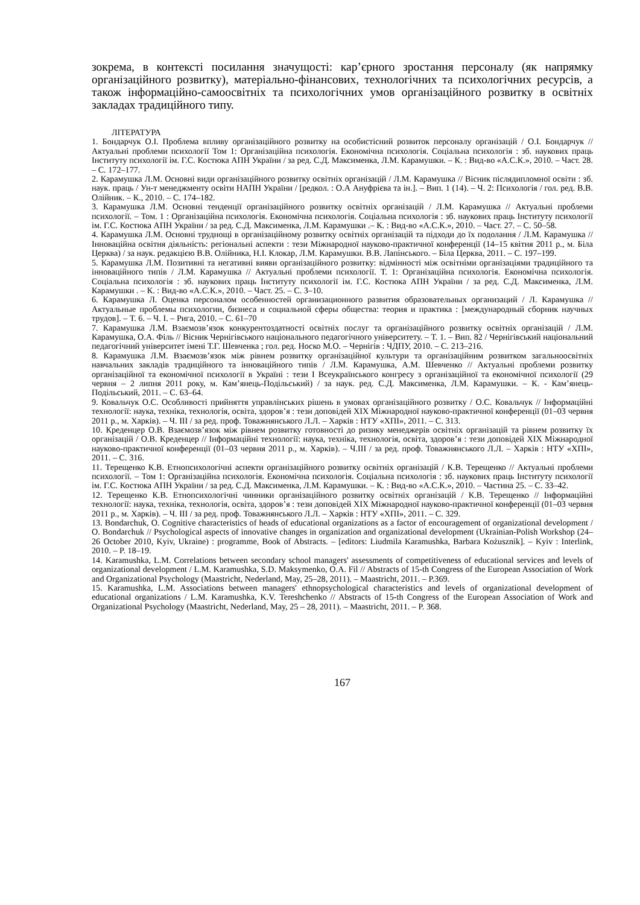зокрема, в контексті посилання значущості: кар’єрного зростання персоналу (як напрямку організаційного розвитку), матеріально-фінансових, технологічних та психологічних ресурсів, а також інформаційно-самоосвітніх та психологічних умов організаційного розвитку в освітніх закладах традиційного типу.
ЛІТЕРАТУРА
1. Бондарчук О.І. Проблема впливу організаційного розвитку на особистісний розвиток персоналу організацій / О.І. Бондарчук // Актуальні проблеми психології Том 1: Організаційна психологія. Економічна психологія. Соціальна психологія : зб. наукових праць Інституту психології ім. Г.С. Костюка АПН України / за ред. С.Д. Максименка, Л.М. Карамушки. – К. : Вид-во «А.С.К.», 2010. – Част. 28. – С. 172–177.
2. Карамушка Л.М. Основні види організаційного розвитку освітніх організацій / Л.М. Карамушка // Вісник післядипломної освіти : зб. наук. праць / Ун-т менеджменту освіти НАПН України / [редкол. : О.А Ануфрієва та ін.]. – Вип. 1 (14). – Ч. 2: Психологія / гол. ред. В.В. Олійник. – К., 2010. – С. 174–182.
3. Карамушка Л.М. Основні тенденції організаційного розвитку освітніх організацій / Л.М. Карамушка // Актуальні проблеми психології. – Том. 1 : Організаційна психологія. Економічна психологія. Соціальна психологія : зб. наукових праць Інституту психології ім. Г.С. Костюка АПН України / за ред. С.Д. Максименка, Л.М. Карамушки .– К. : Вид-во «А.С.К.», 2010. – Част. 27. – С. 50–58.
4. Карамушка Л.М. Основні труднощі в організаційному розвитку освітніх організацій та підходи до їх подолання / Л.М. Карамушка // Інноваційна освітня діяльність: регіональні аспекти : тези Міжнародної науково-практичної конференції (14–15 квітня 2011 р., м. Біла Церква) / за наук. редакцією В.В. Олійника, Н.І. Клокар, Л.М. Карамушки. В.В. Лапінського. – Біла Церква, 2011. – С. 197–199.
5. Карамушка Л.М. Позитивні та негативні вияви організаційного розвитку: відмінності між освітніми організаціями традиційного та інноваційного типів / Л.М. Карамушка // Актуальні проблеми психології. Т. 1: Організаційна психологія. Економічна психологія. Соціальна психологія : зб. наукових праць Інституту психології ім. Г.С. Костюка АПН України / за ред. С.Д. Максименка, Л.М. Карамушки . – К. : Вид-во «А.С.К.», 2010. – Част. 25. – С. 3–10.
6. Карамушка Л. Оценка персоналом особенностей организационного развития образовательных организаций / Л. Карамушка // Актуальные проблемы психологии, бизнеса и социальной сферы общества: теория и практика : [международный сборник научных трудов]. – Т. 6. – Ч. І. – Рига, 2010. – С. 61–70
7. Карамушка Л.М. Взаємозв’язок конкурентоздатності освітніх послуг та організаційного розвитку освітніх організацій / Л.М. Карамушка, О.А. Філь // Вісник Чернігівського національного педагогічного університету. – Т. 1. – Вип. 82 / Чернігівський національний педагогічний університет імені Т.Г. Шевченка ; гол. ред. Носко М.О. – Чернігів : ЧДПУ, 2010. – С. 213–216.
8. Карамушка Л.М. Взаємозв’язок між рівнем розвитку організаційної культури та організаційним розвитком загальноосвітніх навчальних закладів традиційного та інноваційного типів / Л.М. Карамушка, А.М. Шевченко // Актуальні проблеми розвитку організаційної та економічної психології в Україні : тези І Всеукраїнського конгресу з організаційної та економічної психології (29 червня – 2 липня 2011 року, м. Кам’янець-Подільський) / за наук. ред. С.Д. Максименка, Л.М. Карамушки. – К. - Кам’янець-Подільський, 2011. – С. 63–64.
9. Ковальчук О.С. Особливості прийняття управлінських рішень в умовах організаційного розвитку / О.С. Ковальчук // Інформаційні технології: наука, техніка, технологія, освіта, здоров’я : тези доповідей XIX Міжнародної науково-практичної конференції (01–03 червня 2011 р., м. Харків). – Ч. ІІІ / за ред. проф. Товажнянського Л.Л. – Харків : НТУ «ХПІ», 2011. – С. 313.
10. Креденцер О.В. Взаємозв’язок між рівнем розвитку готовності до ризику менеджерів освітніх організацій та рівнем розвитку їх організацій / О.В. Креденцер // Інформаційні технології: наука, техніка, технологія, освіта, здоров’я : тези доповідей XIX Міжнародної науково-практичної конференції (01–03 червня 2011 р., м. Харків). – Ч.ІІІ / за ред. проф. Товажнянського Л.Л. – Харків : НТУ «ХПІ», 2011. – С. 316.
11. Терещенко К.В. Етнопсихологічні аспекти організаційного розвитку освітніх організацій / К.В. Терещенко // Актуальні проблеми психології. – Том 1: Організаційна психологія. Економічна психологія. Соціальна психологія : зб. наукових праць Інституту психології ім. Г.С. Костюка АПН України / за ред. С.Д. Максименка, Л.М. Карамушки. – К. : Вид-во «А.С.К.», 2010. – Частина 25. – С. 33–42.
12. Терещенко К.В. Етнопсихологічні чинники організаційного розвитку освітніх організацій / К.В. Терещенко // Інформаційні технології: наука, техніка, технологія, освіта, здоров’я : тези доповідей XIX Міжнародної науково-практичної конференції (01–03 червня 2011 р., м. Харків). – Ч. ІІІ / за ред. проф. Товажнянського Л.Л. – Харків : НТУ «ХПІ», 2011. – С. 329.
13. Bondarchuk, O. Cognitive characteristics of heads of educational organizations as a factor of encouragement of organizational development / O. Bondarchuk // Psychological aspects of innovative changes in organization and organizational development (Ukrainian-Polish Workshop (24–26 October 2010, Kyiv, Ukraine) : programme, Book of Abstracts. – [editors: Liudmila Karamushka, Barbara Kożusznik]. – Kyiv : Interlink, 2010. – P. 18–19.
14. Karamushka, L.M. Correlations between secondary school managers' assessments of competitiveness of educational services and levels of organizational development / L.M. Karamushka, S.D. Maksymenko, O.A. Fil // Abstracts of 15-th Congress of the European Association of Work and Organizational Psychology (Maastricht, Nederland, May, 25–28, 2011). – Maastricht, 2011. – P.369.
15. Karamushka, L.M. Associations between managers' ethnopsychological characteristics and levels of organizational development of educational organizations / L.M. Karamushka, K.V. Tereshchenko // Abstracts of 15-th Congress of the European Association of Work and Organizational Psychology (Maastricht, Nederland, May, 25 – 28, 2011). – Maastricht, 2011. – P. 368.
167